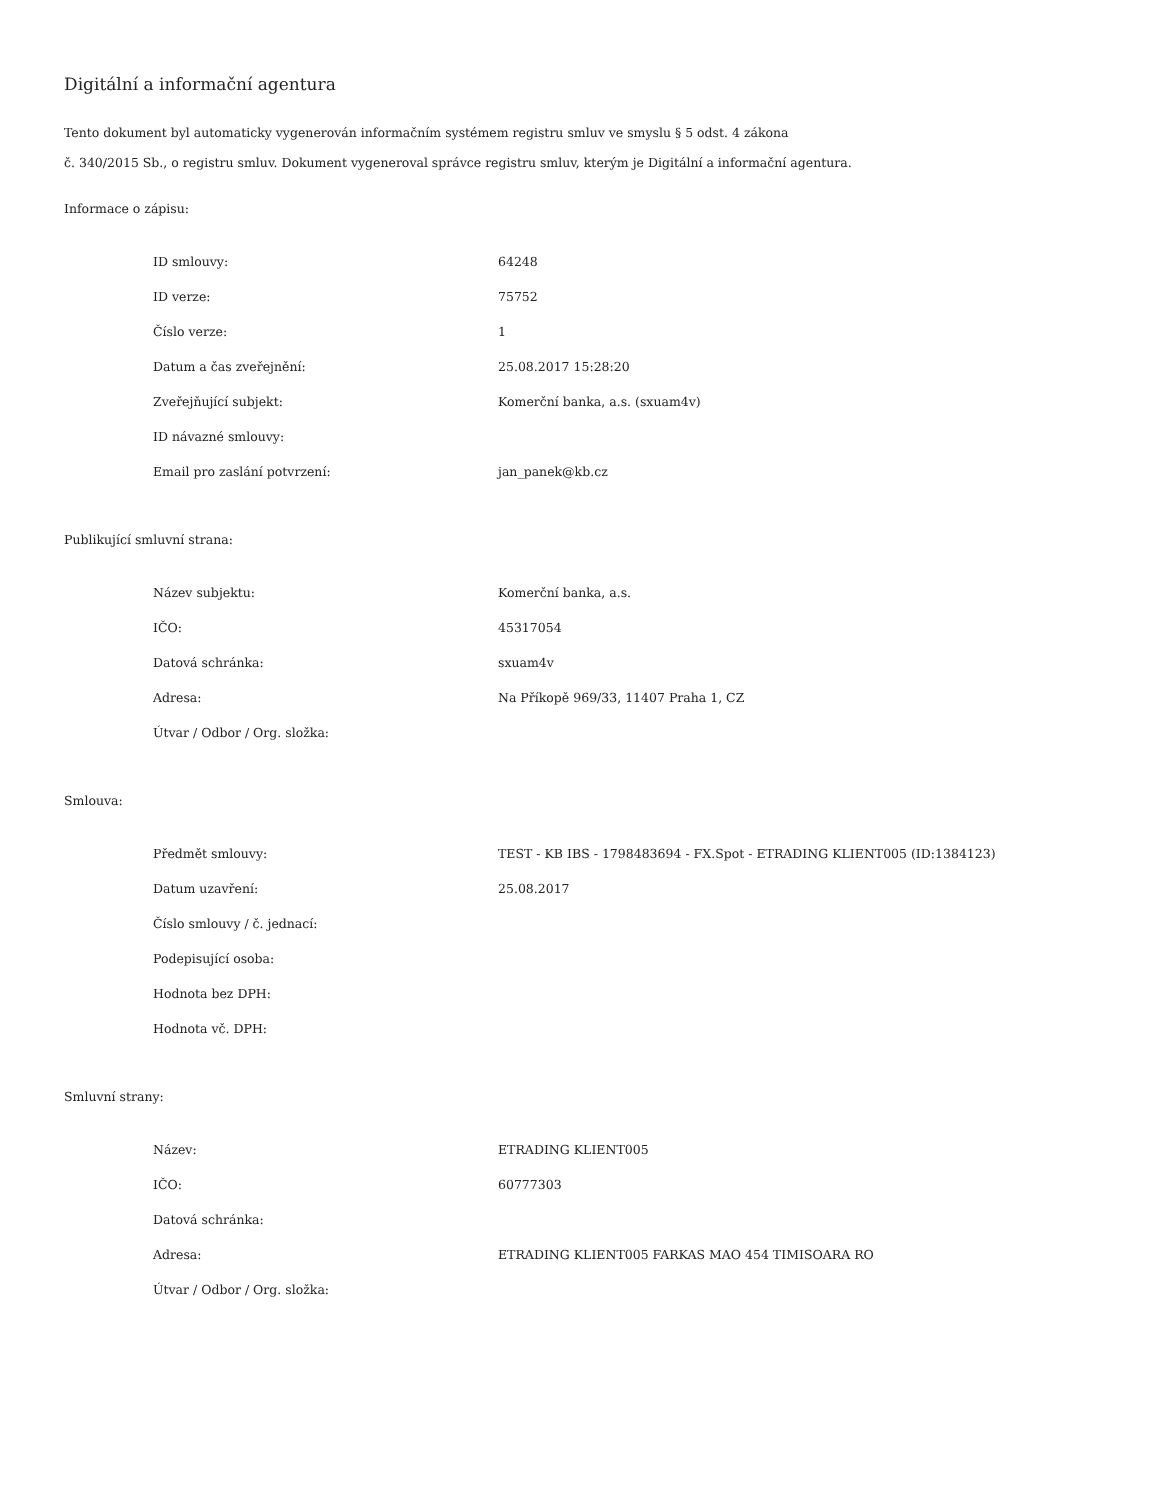Digitální a informační agentura
Tento dokument byl automaticky vygenerován informačním systémem registru smluv ve smyslu § 5 odst. 4 zákona
č. 340/2015 Sb., o registru smluv. Dokument vygeneroval správce registru smluv, kterým je Digitální a informační agentura.
Informace o zápisu:
| ID smlouvy: | 64248 |
| ID verze: | 75752 |
| Číslo verze: | 1 |
| Datum a čas zveřejnění: | 25.08.2017 15:28:20 |
| Zveřejňující subjekt: | Komerční banka, a.s. (sxuam4v) |
| ID návazné smlouvy: | |
| Email pro zaslání potvrzení: | jan_panek@kb.cz |
Publikující smluvní strana:
| Název subjektu: | Komerční banka, a.s. |
| IČO: | 45317054 |
| Datová schránka: | sxuam4v |
| Adresa: | Na Příkopě 969/33, 11407 Praha 1, CZ |
| Útvar / Odbor / Org. složka: | |
Smlouva:
| Předmět smlouvy: | TEST - KB IBS - 1798483694 - FX.Spot - ETRADING KLIENT005 (ID:1384123) |
| Datum uzavření: | 25.08.2017 |
| Číslo smlouvy / č. jednací: | |
| Podepisující osoba: | |
| Hodnota bez DPH: | |
| Hodnota vč. DPH: | |
Smluvní strany:
| Název: | ETRADING KLIENT005 |
| IČO: | 60777303 |
| Datová schránka: | |
| Adresa: | ETRADING KLIENT005 FARKAS MAO 454 TIMISOARA RO |
| Útvar / Odbor / Org. složka: | |